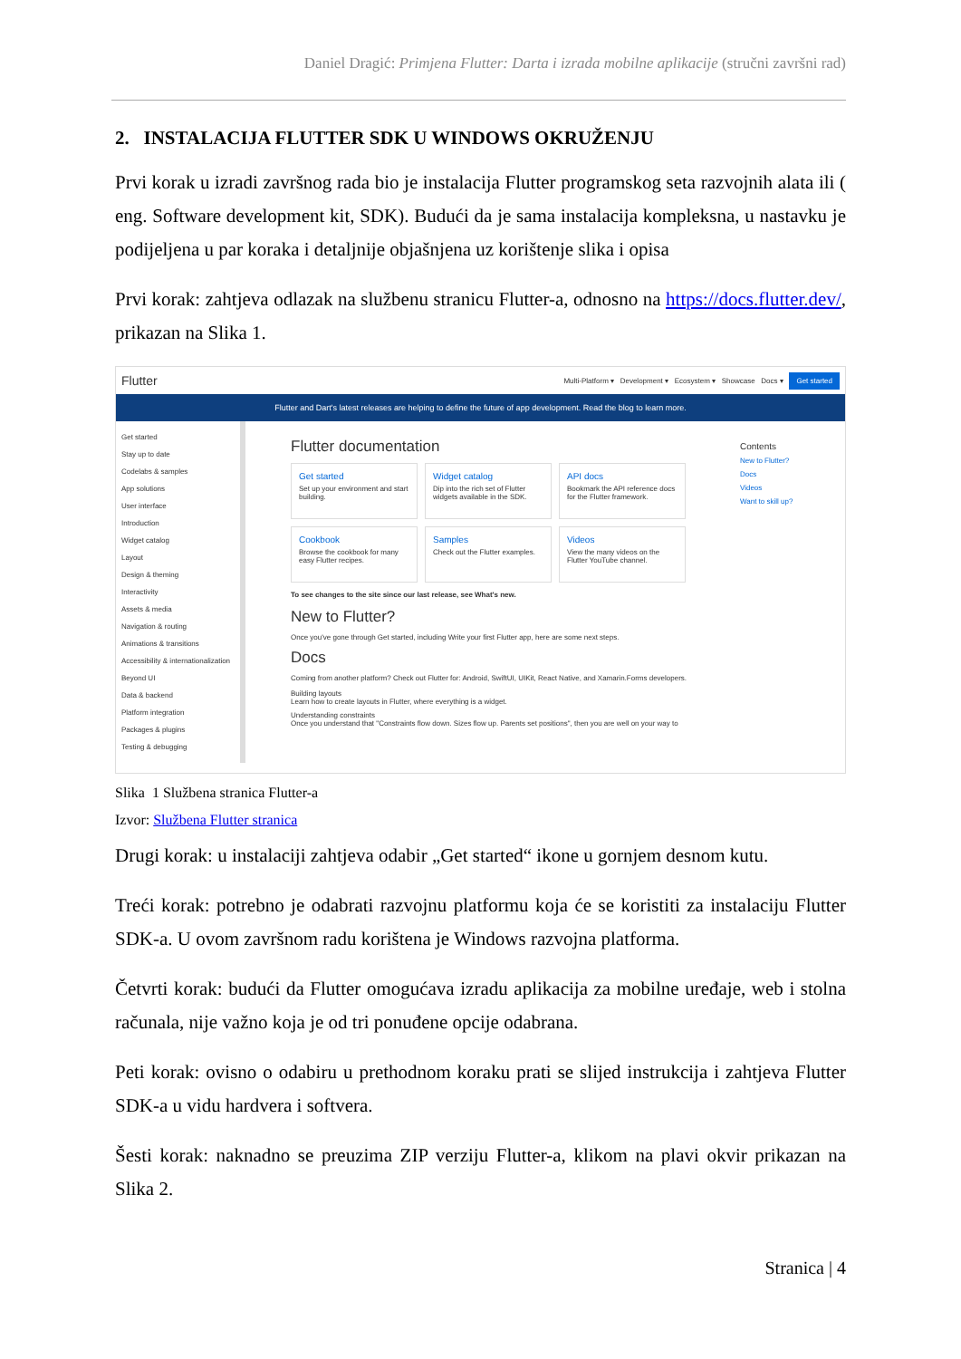Daniel Dragić: Primjena Flutter: Darta i izrada mobilne aplikacije (stručni završni rad)
2. INSTALACIJA FLUTTER SDK U WINDOWS OKRUŽENJU
Prvi korak u izradi završnog rada bio je instalacija Flutter programskog seta razvojnih alata ili ( eng. Software development kit, SDK). Budući da je sama instalacija kompleksna, u nastavku je podijeljena u par koraka i detaljnije objašnjena uz korištenje slika i opisa
Prvi korak: zahtjeva odlazak na službenu stranicu Flutter-a, odnosno na https://docs.flutter.dev/, prikazan na Slika 1.
Flutter Multi-Platform ▾ Development ▾ Ecosystem ▾ Showcase Docs ▾ Get started
Flutter and Dart's latest releases are helping to define the future of app development. Read the blog to learn more.
Get started
Stay up to date
Codelabs & samples
App solutions
User interface
Introduction
Widget catalog
Layout
Design & theming
Interactivity
Assets & media
Navigation & routing
Animations & transitions
Accessibility & internationalization
Beyond UI
Data & backend
Platform integration
Packages & plugins
Testing & debugging
Flutter documentation
Get started
Set up your environment and start building.
Widget catalog
Dip into the rich set of Flutter widgets available in the SDK.
API docs
Bookmark the API reference docs for the Flutter framework.
Cookbook
Browse the cookbook for many easy Flutter recipes.
Samples
Check out the Flutter examples.
Videos
View the many videos on the Flutter YouTube channel.
To see changes to the site since our last release, see What's new.
New to Flutter?
Once you've gone through Get started, including Write your first Flutter app, here are some next steps.
Docs
Coming from another platform? Check out Flutter for: Android, SwiftUI, UIKit, React Native, and Xamarin.Forms developers.
Building layouts
Learn how to create layouts in Flutter, where everything is a widget.
Understanding constraints
Once you understand that "Constraints flow down. Sizes flow up. Parents set positions", then you are well on your way to
Contents
New to Flutter?
Docs
Videos
Want to skill up?
Slika 1 Službena stranica Flutter-a
Izvor: Službena Flutter stranica
Drugi korak: u instalaciji zahtjeva odabir „Get started“ ikone u gornjem desnom kutu.
Treći korak: potrebno je odabrati razvojnu platformu koja će se koristiti za instalaciju Flutter SDK-a. U ovom završnom radu korištena je Windows razvojna platforma.
Četvrti korak: budući da Flutter omogućava izradu aplikacija za mobilne uređaje, web i stolna računala, nije važno koja je od tri ponuđene opcije odabrana.
Peti korak: ovisno o odabiru u prethodnom koraku prati se slijed instrukcija i zahtjeva Flutter SDK-a u vidu hardvera i softvera.
Šesti korak: naknadno se preuzima ZIP verziju Flutter-a, klikom na plavi okvir prikazan na Slika 2.
Stranica | 4